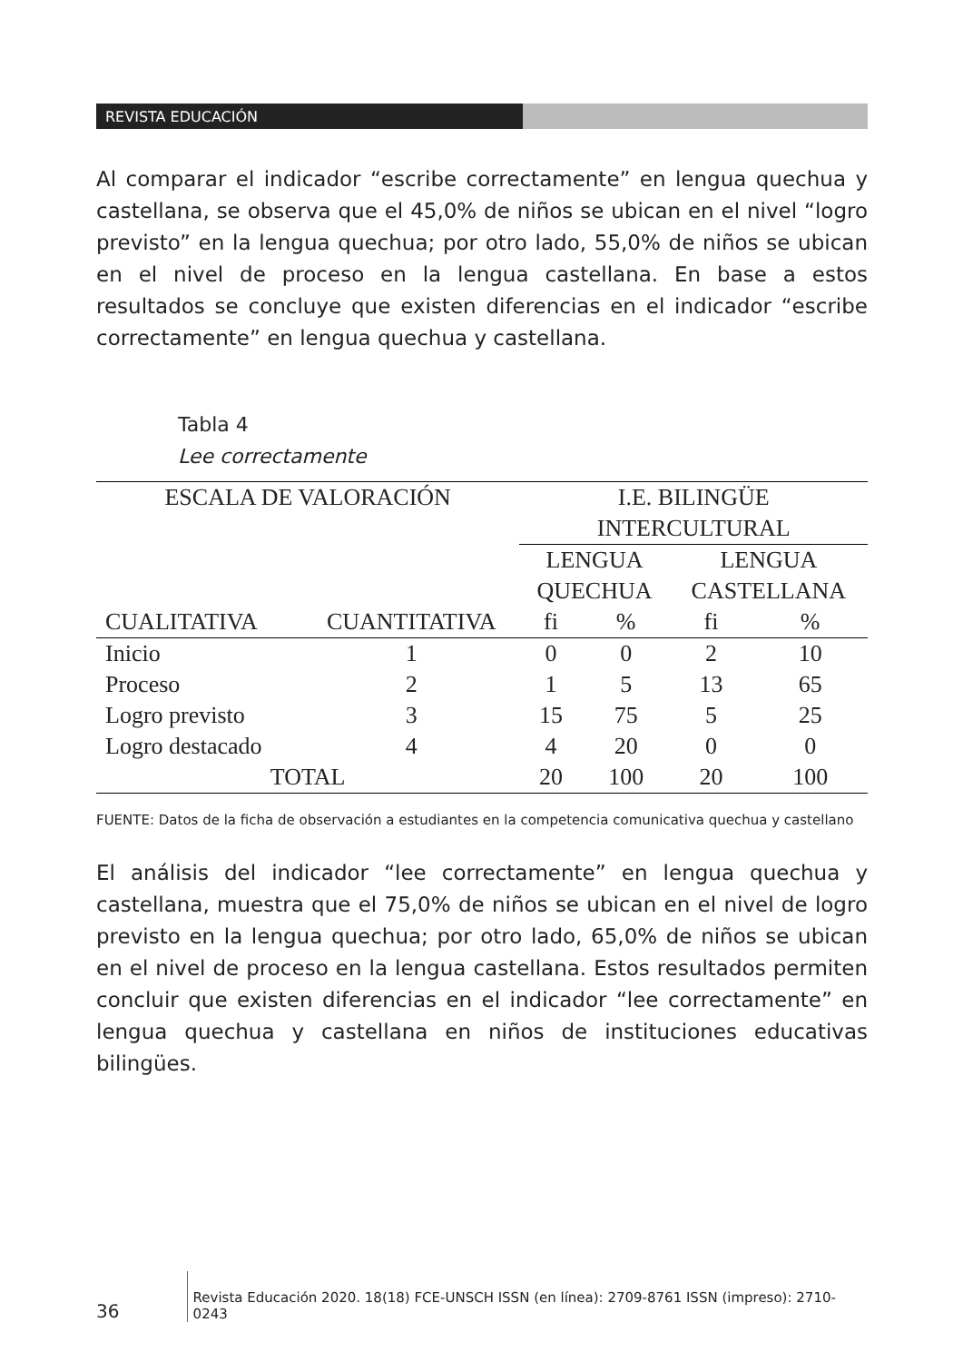REVISTA EDUCACIÓN
Al comparar el indicador “escribe correctamente” en lengua quechua y castellana, se observa que el 45,0% de niños se ubican en el nivel “logro previsto” en la lengua quechua; por otro lado, 55,0% de niños se ubican en el nivel de proceso en la lengua castellana. En base a estos resultados se concluye que existen diferencias en el indicador “escribe correctamente” en lengua quechua y castellana.
Tabla 4
Lee correctamente
| ESCALA DE VALORACIÓN | | I.E. BILINGÜE INTERCULTURAL | | | |
| --- | --- | --- | --- | --- | --- |
| | | LENGUA QUECHUA | | LENGUA CASTELLANA | |
| CUALITATIVA | CUANTITATIVA | fi | % | fi | % |
| Inicio | 1 | 0 | 0 | 2 | 10 |
| Proceso | 2 | 1 | 5 | 13 | 65 |
| Logro previsto | 3 | 15 | 75 | 5 | 25 |
| Logro destacado | 4 | 4 | 20 | 0 | 0 |
| TOTAL | | 20 | 100 | 20 | 100 |
FUENTE: Datos de la ficha de observación a estudiantes en la competencia comunicativa quechua y castellano
El análisis del indicador “lee correctamente” en lengua quechua y castellana, muestra que el 75,0% de niños se ubican en el nivel de logro previsto en la lengua quechua; por otro lado, 65,0% de niños se ubican en el nivel de proceso en la lengua castellana. Estos resultados permiten concluir que existen diferencias en el indicador “lee correctamente” en lengua quechua y castellana en niños de instituciones educativas bilingües.
36 Revista Educación 2020. 18(18) FCE-UNSCH ISSN (en línea): 2709-8761 ISSN (impreso): 2710-0243